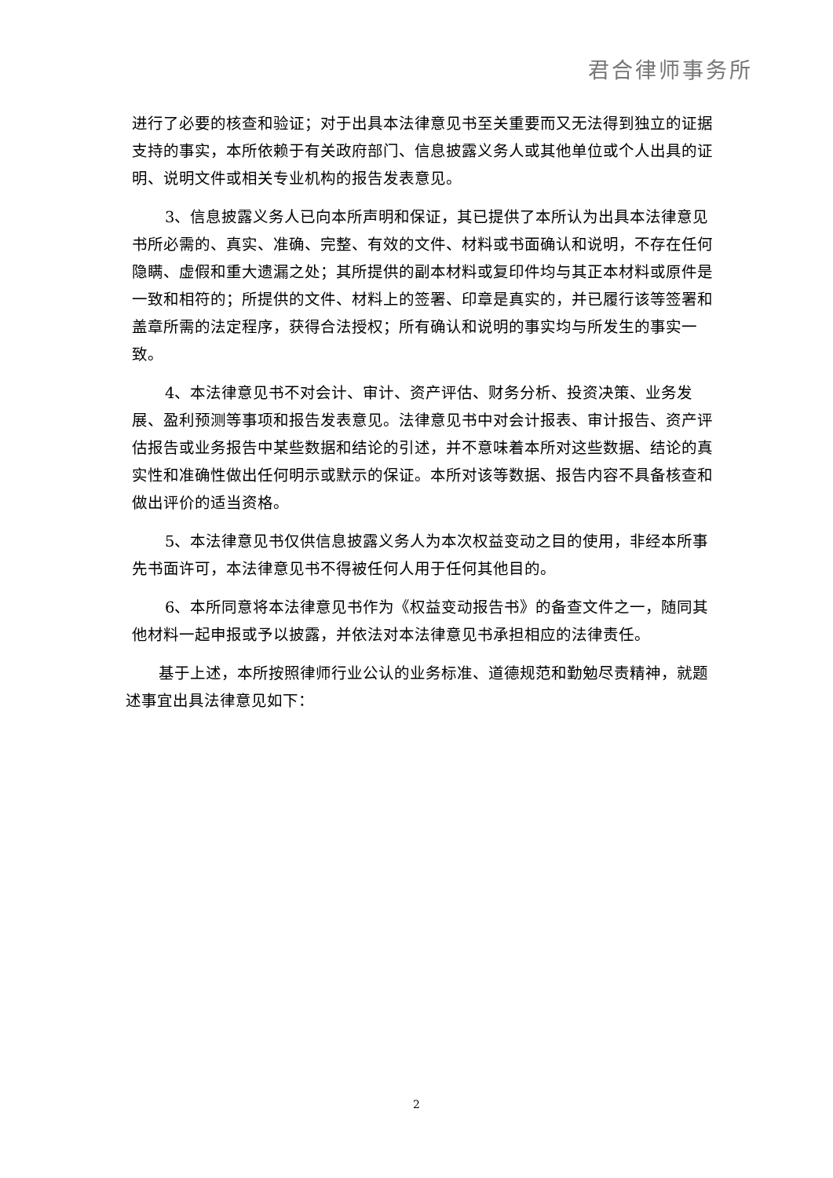君合律师事务所
进行了必要的核查和验证；对于出具本法律意见书至关重要而又无法得到独立的证据支持的事实，本所依赖于有关政府部门、信息披露义务人或其他单位或个人出具的证明、说明文件或相关专业机构的报告发表意见。
3、信息披露义务人已向本所声明和保证，其已提供了本所认为出具本法律意见书所必需的、真实、准确、完整、有效的文件、材料或书面确认和说明，不存在任何隐瞒、虚假和重大遗漏之处；其所提供的副本材料或复印件均与其正本材料或原件是一致和相符的；所提供的文件、材料上的签署、印章是真实的，并已履行该等签署和盖章所需的法定程序，获得合法授权；所有确认和说明的事实均与所发生的事实一致。
4、本法律意见书不对会计、审计、资产评估、财务分析、投资决策、业务发展、盈利预测等事项和报告发表意见。法律意见书中对会计报表、审计报告、资产评估报告或业务报告中某些数据和结论的引述，并不意味着本所对这些数据、结论的真实性和准确性做出任何明示或默示的保证。本所对该等数据、报告内容不具备核查和做出评价的适当资格。
5、本法律意见书仅供信息披露义务人为本次权益变动之目的使用，非经本所事先书面许可，本法律意见书不得被任何人用于任何其他目的。
6、本所同意将本法律意见书作为《权益变动报告书》的备查文件之一，随同其他材料一起申报或予以披露，并依法对本法律意见书承担相应的法律责任。
基于上述，本所按照律师行业公认的业务标准、道德规范和勤勉尽责精神，就题述事宜出具法律意见如下：
2